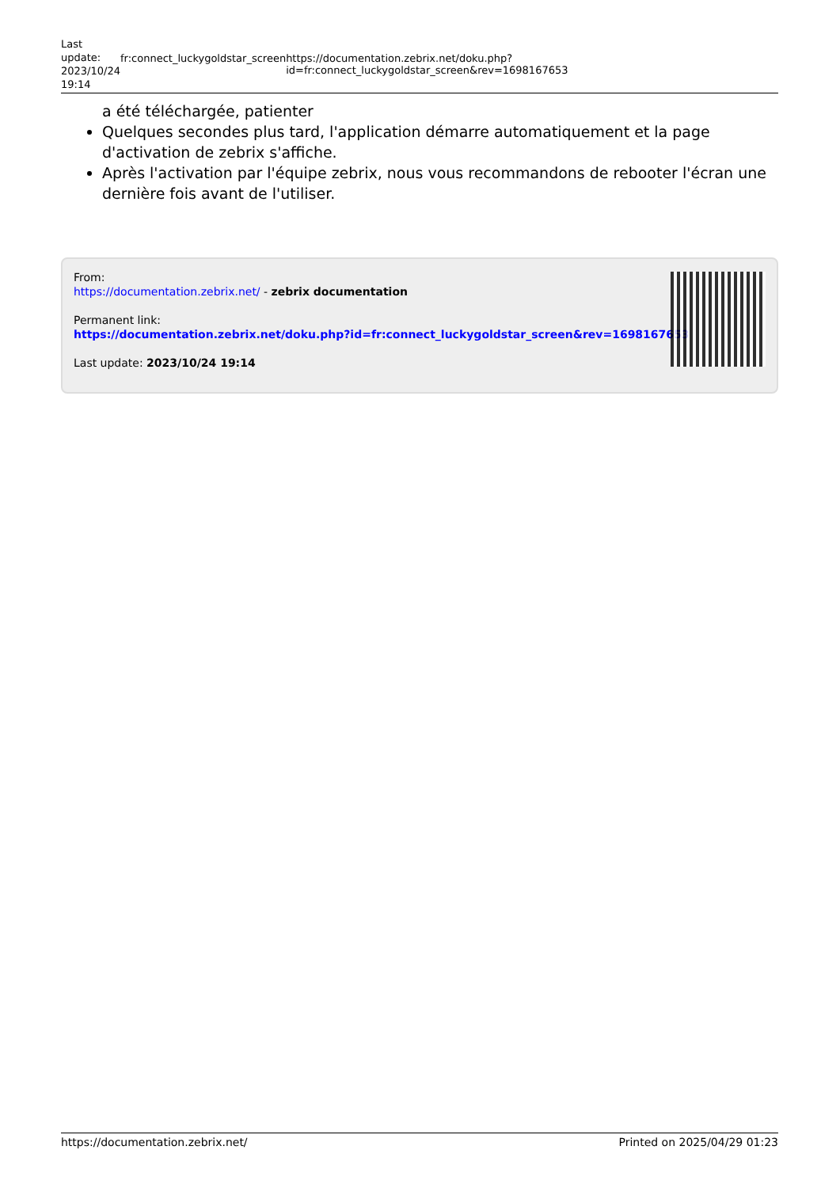Last update: 2023/10/24 19:14
fr:connect_luckygoldstar_screen https://documentation.zebrix.net/doku.php?id=fr:connect_luckygoldstar_screen&rev=1698167653
a été téléchargée, patienter
Quelques secondes plus tard, l'application démarre automatiquement et la page d'activation de zebrix s'affiche.
Après l'activation par l'équipe zebrix, nous vous recommandons de rebooter l'écran une dernière fois avant de l'utiliser.
From:
https://documentation.zebrix.net/ - zebrix documentation
Permanent link:
https://documentation.zebrix.net/doku.php?id=fr:connect_luckygoldstar_screen&rev=1698167653
Last update: 2023/10/24 19:14
https://documentation.zebrix.net/ Printed on 2025/04/29 01:23